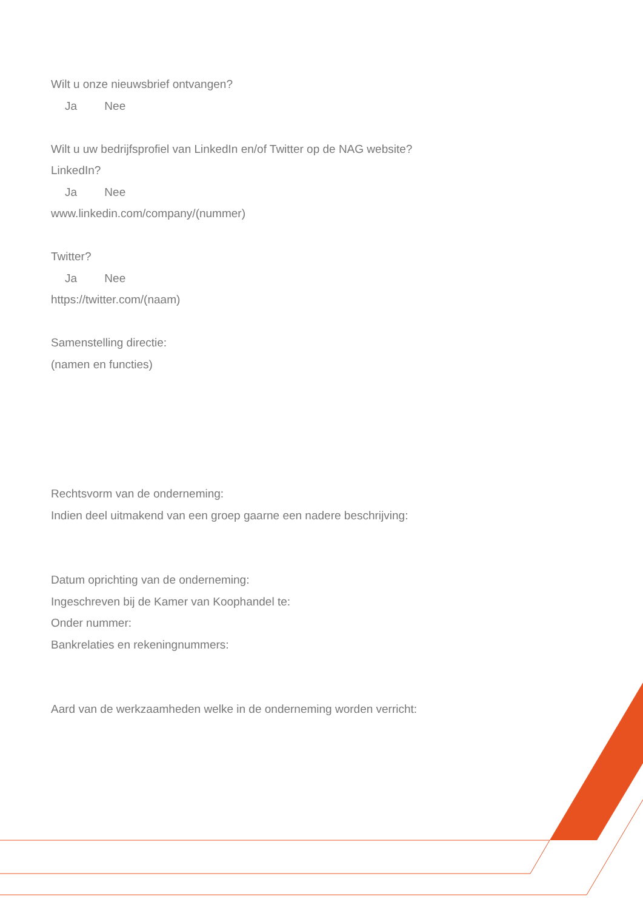Wilt u onze nieuwsbrief ontvangen?
Ja Nee
Wilt u uw bedrijfsprofiel van LinkedIn en/of Twitter op de NAG website?
LinkedIn?
Ja Nee
www.linkedin.com/company/(nummer)
Twitter?
Ja Nee
https://twitter.com/(naam)
Samenstelling directie:
(namen en functies)
Rechtsvorm van de onderneming:
Indien deel uitmakend van een groep gaarne een nadere beschrijving:
Datum oprichting van de onderneming:
Ingeschreven bij de Kamer van Koophandel te:
Onder nummer:
Bankrelaties en rekeningnummers:
Aard van de werkzaamheden welke in de onderneming worden verricht: